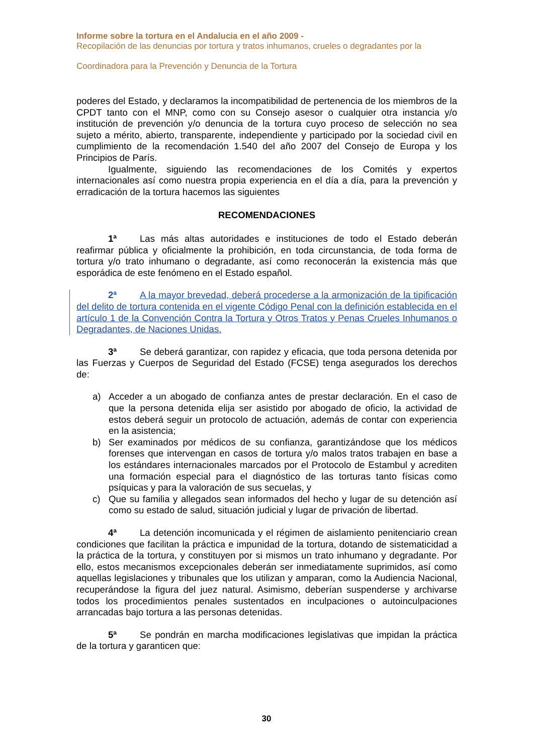Informe sobre la tortura en el Andalucia en el año 2009 -
Recopilación de las denuncias por tortura y tratos inhumanos, crueles o degradantes por la
Coordinadora para la Prevención y Denuncia de la Tortura
poderes del Estado, y declaramos la incompatibilidad de pertenencia de los miembros de la CPDT tanto con el MNP, como con su Consejo asesor o cualquier otra instancia y/o institución de prevención y/o denuncia de la tortura cuyo proceso de selección no sea sujeto a mérito, abierto, transparente, independiente y participado por la sociedad civil en cumplimiento de la recomendación 1.540 del año 2007 del Consejo de Europa y los Principios de París.
Igualmente, siguiendo las recomendaciones de los Comités y expertos internacionales así como nuestra propia experiencia en el día a día, para la prevención y erradicación de la tortura hacemos las siguientes
RECOMENDACIONES
1ª Las más altas autoridades e instituciones de todo el Estado deberán reafirmar pública y oficialmente la prohibición, en toda circunstancia, de toda forma de tortura y/o trato inhumano o degradante, así como reconocerán la existencia más que esporádica de este fenómeno en el Estado español.
2ª A la mayor brevedad, deberá procederse a la armonización de la tipificación del delito de tortura contenida en el vigente Código Penal con la definición establecida en el artículo 1 de la Convención Contra la Tortura y Otros Tratos y Penas Crueles Inhumanos o Degradantes, de Naciones Unidas.
3ª Se deberá garantizar, con rapidez y eficacia, que toda persona detenida por las Fuerzas y Cuerpos de Seguridad del Estado (FCSE) tenga asegurados los derechos de:
a) Acceder a un abogado de confianza antes de prestar declaración. En el caso de que la persona detenida elija ser asistido por abogado de oficio, la actividad de estos deberá seguir un protocolo de actuación, además de contar con experiencia en la asistencia;
b) Ser examinados por médicos de su confianza, garantizándose que los médicos forenses que intervengan en casos de tortura y/o malos tratos trabajen en base a los estándares internacionales marcados por el Protocolo de Estambul y acrediten una formación especial para el diagnóstico de las torturas tanto físicas como psíquicas y para la valoración de sus secuelas, y
c) Que su familia y allegados sean informados del hecho y lugar de su detención así como su estado de salud, situación judicial y lugar de privación de libertad.
4ª La detención incomunicada y el régimen de aislamiento penitenciario crean condiciones que facilitan la práctica e impunidad de la tortura, dotando de sistematicidad a la práctica de la tortura, y constituyen por si mismos un trato inhumano y degradante. Por ello, estos mecanismos excepcionales deberán ser inmediatamente suprimidos, así como aquellas legislaciones y tribunales que los utilizan y amparan, como la Audiencia Nacional, recuperándose la figura del juez natural. Asimismo, deberían suspenderse y archivarse todos los procedimientos penales sustentados en inculpaciones o autoinculpaciones arrancadas bajo tortura a las personas detenidas.
5ª Se pondrán en marcha modificaciones legislativas que impidan la práctica de la tortura y garanticen que:
30